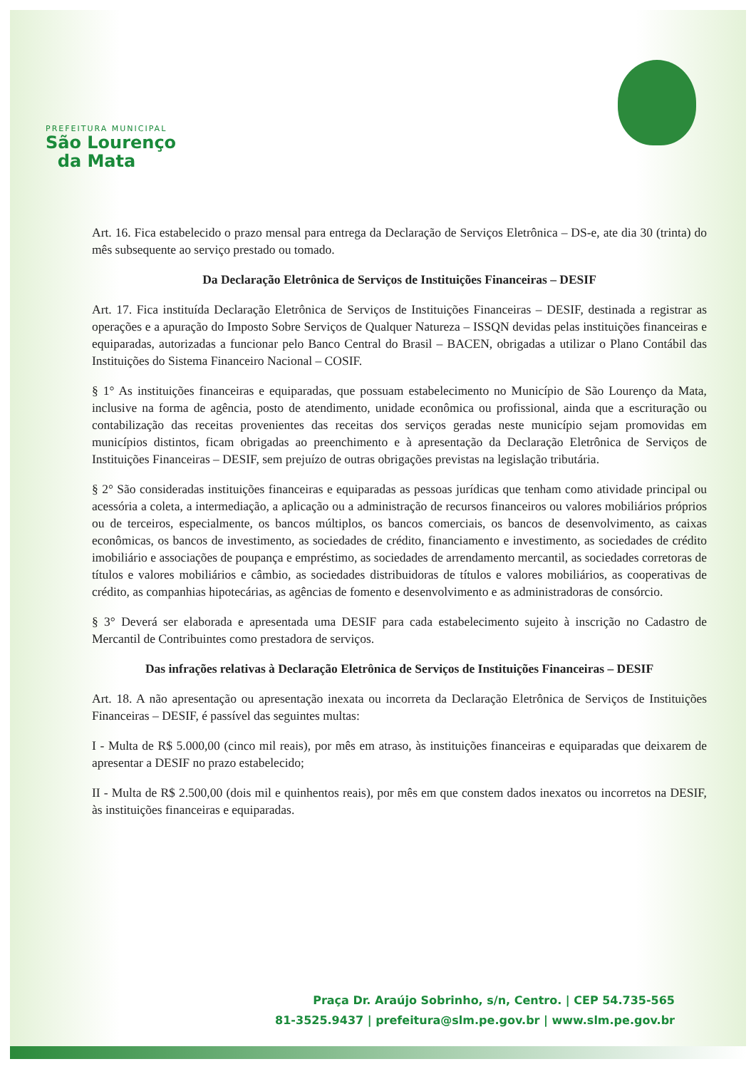PREFEITURA MUNICIPAL
São Lourenço
da Mata
Art. 16. Fica estabelecido o prazo mensal para entrega da Declaração de Serviços Eletrônica – DS-e, ate dia 30 (trinta) do mês subsequente ao serviço prestado ou tomado.
Da Declaração Eletrônica de Serviços de Instituições Financeiras – DESIF
Art. 17. Fica instituída Declaração Eletrônica de Serviços de Instituições Financeiras – DESIF, destinada a registrar as operações e a apuração do Imposto Sobre Serviços de Qualquer Natureza – ISSQN devidas pelas instituições financeiras e equiparadas, autorizadas a funcionar pelo Banco Central do Brasil – BACEN, obrigadas a utilizar o Plano Contábil das Instituições do Sistema Financeiro Nacional – COSIF.
§ 1° As instituições financeiras e equiparadas, que possuam estabelecimento no Município de São Lourenço da Mata, inclusive na forma de agência, posto de atendimento, unidade econômica ou profissional, ainda que a escrituração ou contabilização das receitas provenientes das receitas dos serviços geradas neste município sejam promovidas em municípios distintos, ficam obrigadas ao preenchimento e à apresentação da Declaração Eletrônica de Serviços de Instituições Financeiras – DESIF, sem prejuízo de outras obrigações previstas na legislação tributária.
§ 2° São consideradas instituições financeiras e equiparadas as pessoas jurídicas que tenham como atividade principal ou acessória a coleta, a intermediação, a aplicação ou a administração de recursos financeiros ou valores mobiliários próprios ou de terceiros, especialmente, os bancos múltiplos, os bancos comerciais, os bancos de desenvolvimento, as caixas econômicas, os bancos de investimento, as sociedades de crédito, financiamento e investimento, as sociedades de crédito imobiliário e associações de poupança e empréstimo, as sociedades de arrendamento mercantil, as sociedades corretoras de títulos e valores mobiliários e câmbio, as sociedades distribuidoras de títulos e valores mobiliários, as cooperativas de crédito, as companhias hipotecárias, as agências de fomento e desenvolvimento e as administradoras de consórcio.
§ 3° Deverá ser elaborada e apresentada uma DESIF para cada estabelecimento sujeito à inscrição no Cadastro de Mercantil de Contribuintes como prestadora de serviços.
Das infrações relativas à Declaração Eletrônica de Serviços de Instituições Financeiras – DESIF
Art. 18. A não apresentação ou apresentação inexata ou incorreta da Declaração Eletrônica de Serviços de Instituições Financeiras – DESIF, é passível das seguintes multas:
I - Multa de R$ 5.000,00 (cinco mil reais), por mês em atraso, às instituições financeiras e equiparadas que deixarem de apresentar a DESIF no prazo estabelecido;
II - Multa de R$ 2.500,00 (dois mil e quinhentos reais), por mês em que constem dados inexatos ou incorretos na DESIF, às instituições financeiras e equiparadas.
Praça Dr. Araújo Sobrinho, s/n, Centro. | CEP 54.735-565
81-3525.9437 | prefeitura@slm.pe.gov.br | www.slm.pe.gov.br